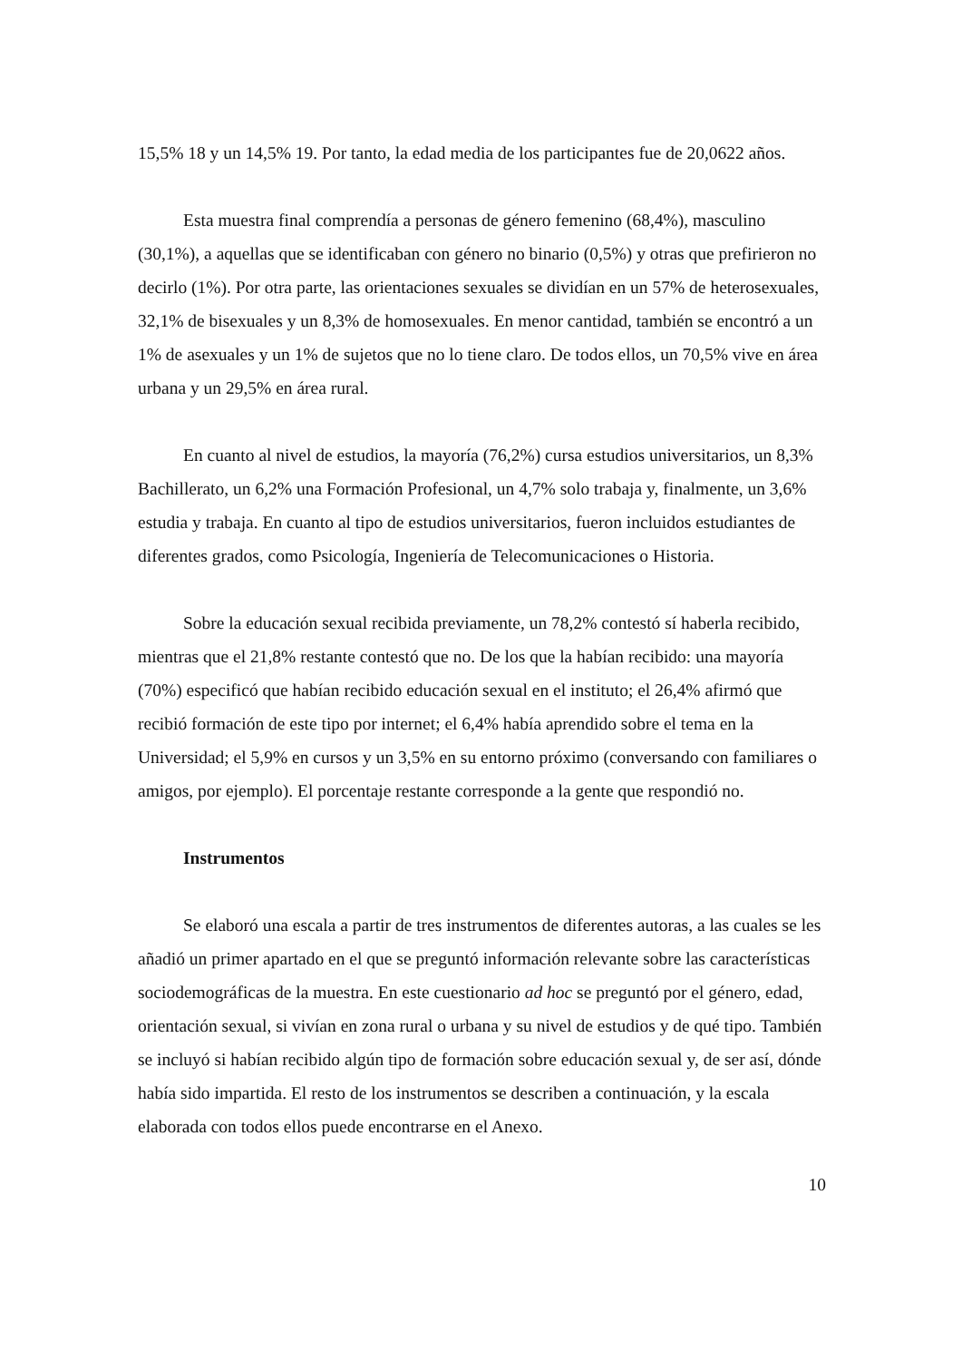15,5% 18 y un 14,5% 19. Por tanto, la edad media de los participantes fue de 20,0622 años.
Esta muestra final comprendía a personas de género femenino (68,4%), masculino (30,1%), a aquellas que se identificaban con género no binario (0,5%) y otras que prefirieron no decirlo (1%). Por otra parte, las orientaciones sexuales se dividían en un 57% de heterosexuales, 32,1% de bisexuales y un 8,3% de homosexuales. En menor cantidad, también se encontró a un 1% de asexuales y un 1% de sujetos que no lo tiene claro. De todos ellos, un 70,5% vive en área urbana y un 29,5% en área rural.
En cuanto al nivel de estudios, la mayoría (76,2%) cursa estudios universitarios, un 8,3% Bachillerato, un 6,2% una Formación Profesional, un 4,7% solo trabaja y, finalmente, un 3,6% estudia y trabaja. En cuanto al tipo de estudios universitarios, fueron incluidos estudiantes de diferentes grados, como Psicología, Ingeniería de Telecomunicaciones o Historia.
Sobre la educación sexual recibida previamente, un 78,2% contestó sí haberla recibido, mientras que el 21,8% restante contestó que no. De los que la habían recibido: una mayoría (70%) especificó que habían recibido educación sexual en el instituto; el 26,4% afirmó que recibió formación de este tipo por internet; el 6,4% había aprendido sobre el tema en la Universidad; el 5,9% en cursos y un 3,5% en su entorno próximo (conversando con familiares o amigos, por ejemplo). El porcentaje restante corresponde a la gente que respondió no.
Instrumentos
Se elaboró una escala a partir de tres instrumentos de diferentes autoras, a las cuales se les añadió un primer apartado en el que se preguntó información relevante sobre las características sociodemográficas de la muestra. En este cuestionario ad hoc se preguntó por el género, edad, orientación sexual, si vivían en zona rural o urbana y su nivel de estudios y de qué tipo. También se incluyó si habían recibido algún tipo de formación sobre educación sexual y, de ser así, dónde había sido impartida. El resto de los instrumentos se describen a continuación, y la escala elaborada con todos ellos puede encontrarse en el Anexo.
10